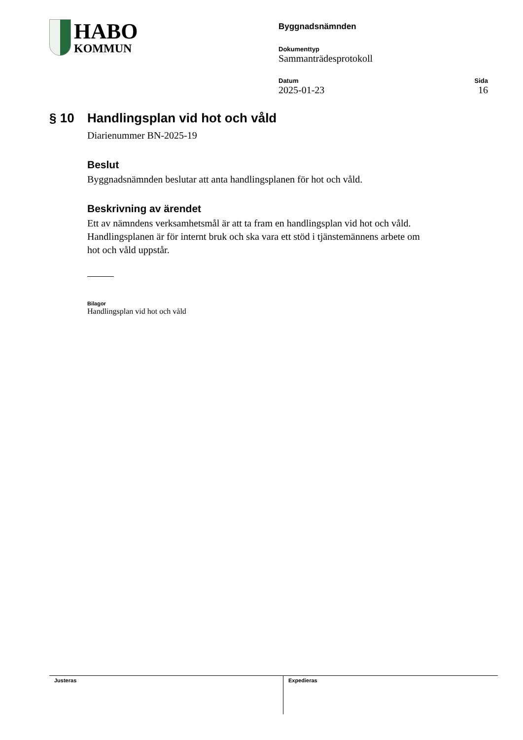HABO
KOMMUN
Byggnadsnämnden
Dokumenttyp
Sammanträdesprotokoll
Datum
2025-01-23
Sida
16
§ 10 Handlingsplan vid hot och våld
Diarienummer BN-2025-19
Beslut
Byggnadsnämnden beslutar att anta handlingsplanen för hot och våld.
Beskrivning av ärendet
Ett av nämndens verksamhetsmål är att ta fram en handlingsplan vid hot och våld. Handlingsplanen är för internt bruk och ska vara ett stöd i tjänstemännens arbete om hot och våld uppstår.
Bilagor
Handlingsplan vid hot och våld
Justeras Expedieras